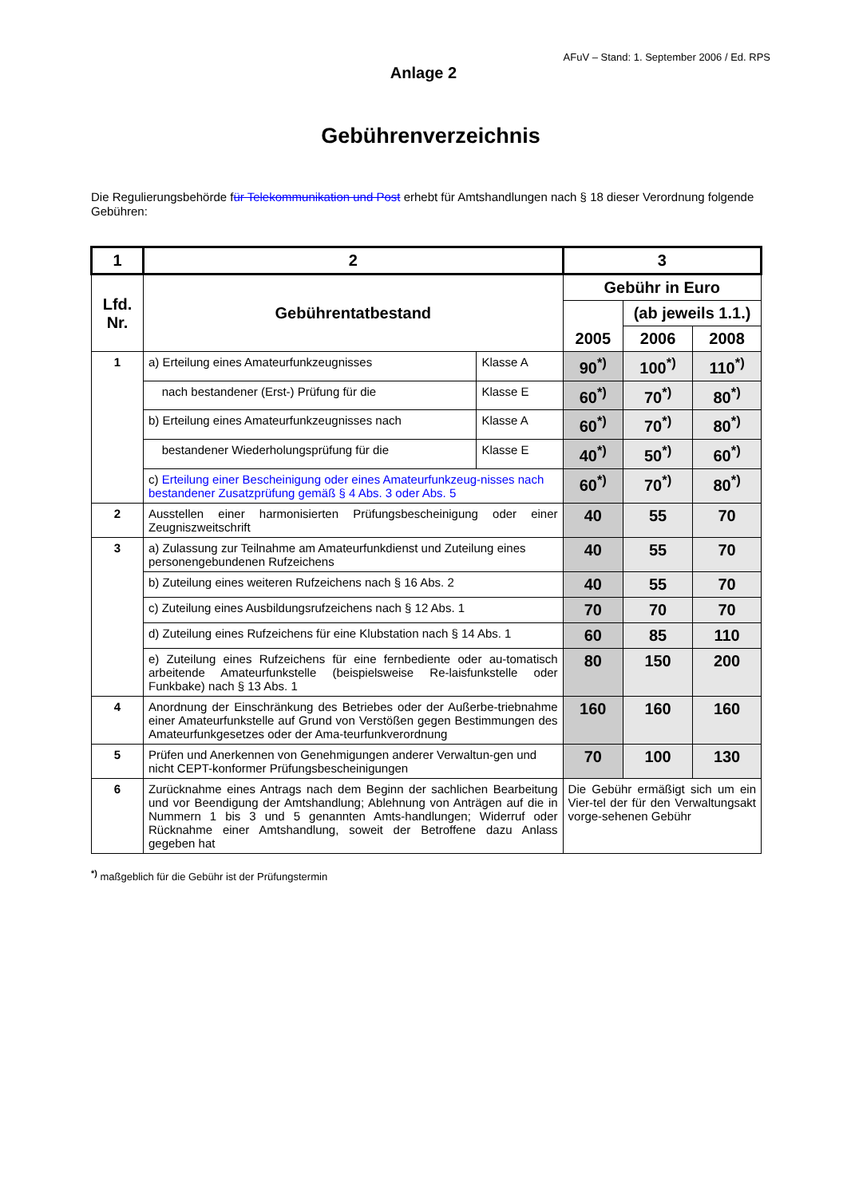AFuV – Stand: 1. September 2006 / Ed. RPS
Anlage 2
Gebührenverzeichnis
Die Regulierungsbehörde für Telekommunikation und Post erhebt für Amtshandlungen nach § 18 dieser Verordnung folgende Gebühren:
| 1 | 2 | | 3 | | |
| --- | --- | --- | --- | --- | --- |
| Lfd. Nr. | Gebührentatbestand | | Gebühr in Euro | | |
| | | | 2005 | (ab jeweils 1.1.) | |
| | | | | 2006 | 2008 |
| 1 | a) Erteilung eines Amateurfunkzeugnisses | Klasse A | 90<sup>*)</sup> | 100<sup>*)</sup> | 110<sup>*)</sup> |
| | nach bestandener (Erst-) Prüfung für die | Klasse E | 60<sup>*)</sup> | 70<sup>*)</sup> | 80<sup>*)</sup> |
| | b) Erteilung eines Amateurfunkzeugnisses nach | Klasse A | 60<sup>*)</sup> | 70<sup>*)</sup> | 80<sup>*)</sup> |
| | bestandener Wiederholungsprüfung für die | Klasse E | 40<sup>*)</sup> | 50<sup>*)</sup> | 60<sup>*)</sup> |
| | c) Erteilung einer Bescheinigung oder eines Amateurfunkzeug-nisses nach bestandener Zusatzprüfung gemäß § 4 Abs. 3 oder Abs. 5 | | 60<sup>*)</sup> | 70<sup>*)</sup> | 80<sup>*)</sup> |
| 2 | Ausstellen einer harmonisierten Prüfungsbescheinigung oder einer Zeugniszweitschrift | | 40 | 55 | 70 |
| 3 | a) Zulassung zur Teilnahme am Amateurfunkdienst und Zuteilung eines personengebundenen Rufzeichens | | 40 | 55 | 70 |
| | b) Zuteilung eines weiteren Rufzeichens nach § 16 Abs. 2 | | 40 | 55 | 70 |
| | c) Zuteilung eines Ausbildungsrufzeichens nach § 12 Abs. 1 | | 70 | 70 | 70 |
| | d) Zuteilung eines Rufzeichens für eine Klubstation nach § 14 Abs. 1 | | 60 | 85 | 110 |
| | e) Zuteilung eines Rufzeichens für eine fernbediente oder au-tomatisch arbeitende Amateurfunkstelle (beispielsweise Re-laisfunkstelle oder Funkbake) nach § 13 Abs. 1 | | 80 | 150 | 200 |
| 4 | Anordnung der Einschränkung des Betriebes oder der Außerbe-triebnahme einer Amateurfunkstelle auf Grund von Verstößen gegen Bestimmungen des Amateurfunkgesetzes oder der Ama-teurfunkverordnung | | 160 | 160 | 160 |
| 5 | Prüfen und Anerkennen von Genehmigungen anderer Verwaltun-gen und nicht CEPT-konformer Prüfungsbescheinigungen | | 70 | 100 | 130 |
| 6 | Zurücknahme eines Antrags nach dem Beginn der sachlichen Bearbeitung und vor Beendigung der Amtshandlung; Ablehnung von Anträgen auf die in Nummern 1 bis 3 und 5 genannten Amts-handlungen; Widerruf oder Rücknahme einer Amtshandlung, soweit der Betroffene dazu Anlass gegeben hat | | Die Gebühr ermäßigt sich um ein Vier-tel der für den Verwaltungsakt vorge-sehenen Gebühr | | |
<sup>*)</sup> maßgeblich für die Gebühr ist der Prüfungstermin